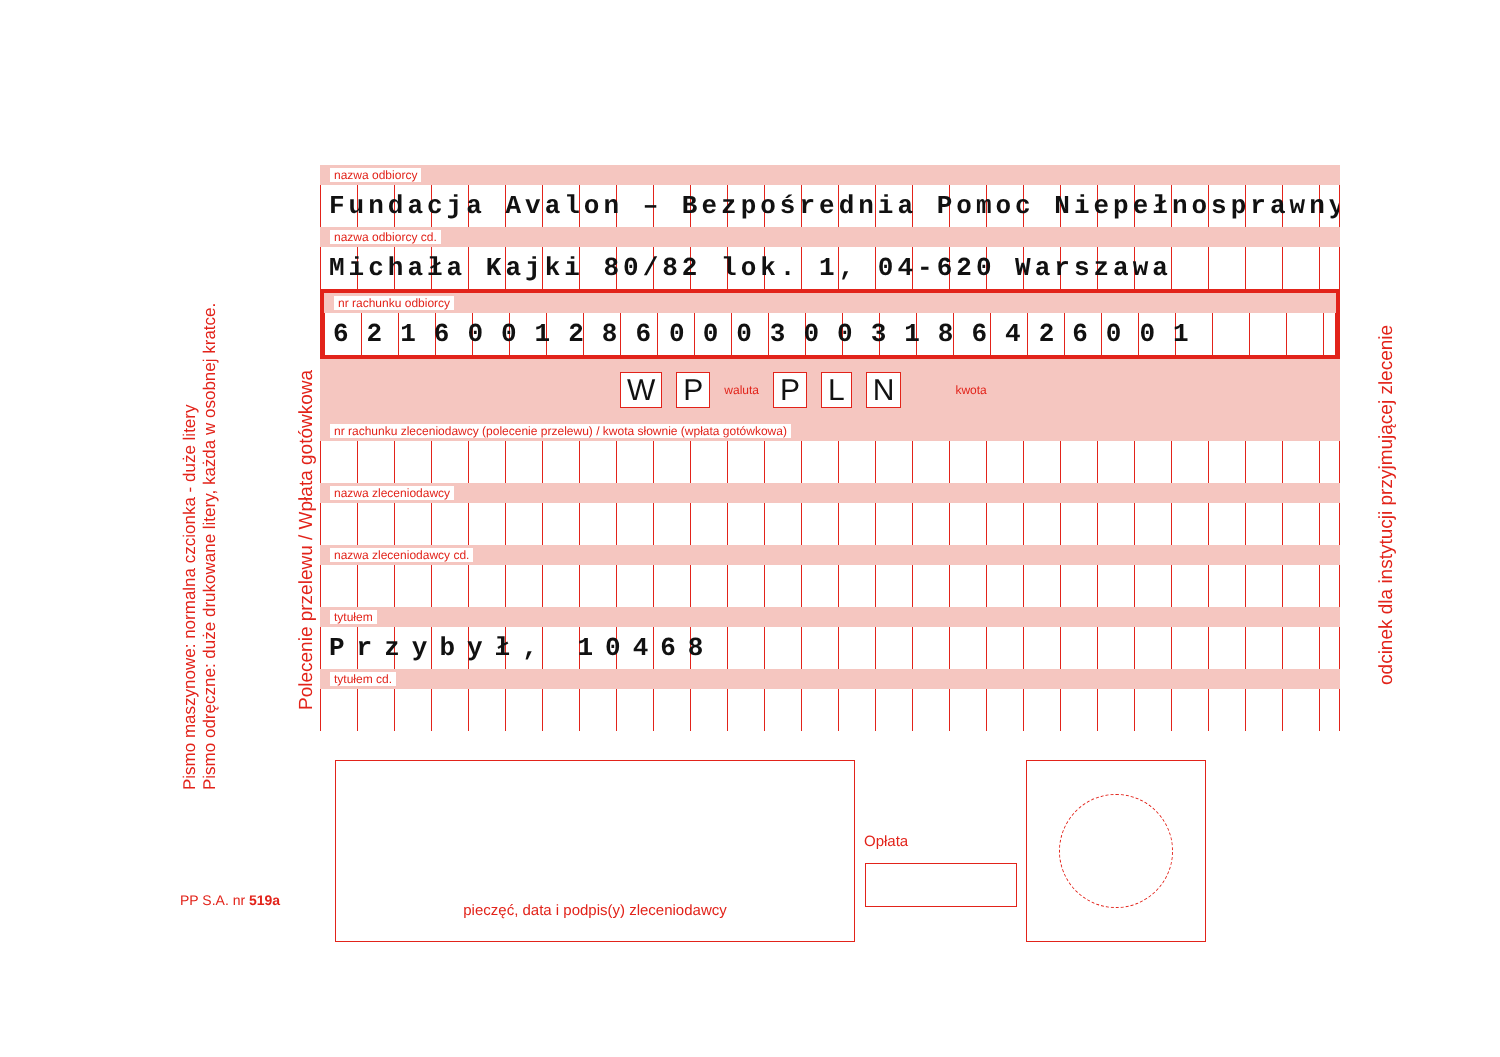Pismo maszynowe: normalna czcionka - duże litery
Pismo odręczne: duże drukowane litery, każda w osobnej kratce.
Polecenie przelewu / Wpłata gotówkowa
odcinek dla instytucji przyjmującej zlecenie
PP S.A. nr 519a
nazwa odbiorcy
Fundacja Avalon – Bezpośrednia Pomoc Niepełnosprawnym
nazwa odbiorcy cd.
Michała Kajki 80/82 lok. 1, 04-620 Warszawa
nr rachunku odbiorcy
62160012860003003186426001
W P waluta P L N kwota
nr rachunku zleceniodawcy (polecenie przelewu) / kwota słownie (wpłata gotówkowa)
nazwa zleceniodawcy
nazwa zleceniodawcy cd.
tytułem
Przybył, 10468
tytułem cd.
pieczęć, data i podpis(y) zleceniodawcy
Opłata